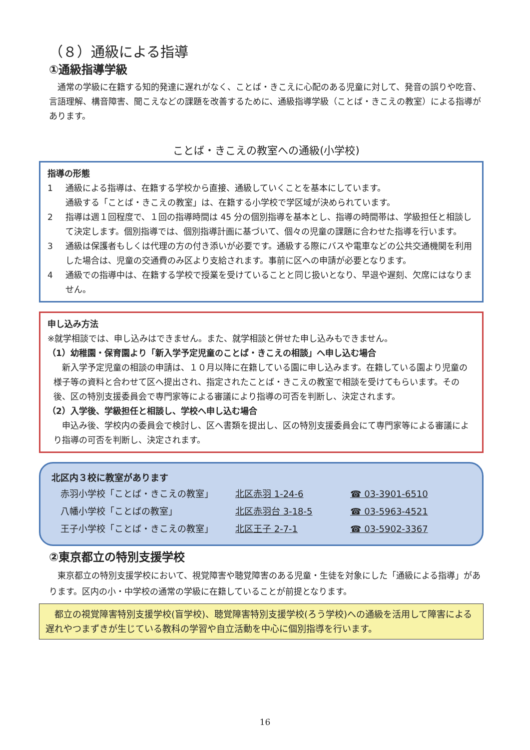（８）通級による指導
①通級指導学級
通常の学級に在籍する知的発達に遅れがなく、ことば・きこえに心配のある児童に対して、発音の誤りや吃音、言語理解、構音障害、聞こえなどの課題を改善するために、通級指導学級（ことば・きこえの教室）による指導があります。
ことば・きこえの教室への通級(小学校)
指導の形態
1 通級による指導は、在籍する学校から直接、通級していくことを基本にしています。
通級する「ことば・きこえの教室」は、在籍する小学校で学区域が決められています。
2 指導は週１回程度で、１回の指導時間は 45 分の個別指導を基本とし、指導の時間帯は、学級担任と相談して決定します。個別指導では、個別指導計画に基づいて、個々の児童の課題に合わせた指導を行います。
3 通級は保護者もしくは代理の方の付き添いが必要です。通級する際にバスや電車などの公共交通機関を利用した場合は、児童の交通費のみ区より支給されます。事前に区への申請が必要となります。
4 通級での指導中は、在籍する学校で授業を受けていることと同じ扱いとなり、早退や遅刻、欠席にはなりません。
申し込み方法
※就学相談では、申し込みはできません。また、就学相談と併せた申し込みもできません。
（1）幼稚園・保育園より「新入学予定児童のことば・きこえの相談」へ申し込む場合
新入学予定児童の相談の申請は、１０月以降に在籍している園に申し込みます。在籍している園より児童の様子等の資料と合わせて区へ提出され、指定されたことば・きこえの教室で相談を受けてもらいます。その後、区の特別支援委員会で専門家等による審議により指導の可否を判断し、決定されます。
（2）入学後、学級担任と相談し、学校へ申し込む場合
申込み後、学校内の委員会で検討し、区へ書類を提出し、区の特別支援委員会にて専門家等による審議により指導の可否を判断し、決定されます。
北区内３校に教室があります
| 赤羽小学校「ことば・きこえの教室」 | 北区赤羽 1-24-6 | ☎ 03-3901-6510 |
| 八幡小学校「ことばの教室」 | 北区赤羽台 3-18-5 | ☎ 03-5963-4521 |
| 王子小学校「ことば・きこえの教室」 | 北区王子 2-7-1 | ☎ 03-5902-3367 |
②東京都立の特別支援学校
東京都立の特別支援学校において、視覚障害や聴覚障害のある児童・生徒を対象にした「通級による指導」があります。区内の小・中学校の通常の学級に在籍していることが前提となります。
都立の視覚障害特別支援学校(盲学校)、聴覚障害特別支援学校(ろう学校)への通級を活用して障害による遅れやつまずきが生じている教科の学習や自立活動を中心に個別指導を行います。
16